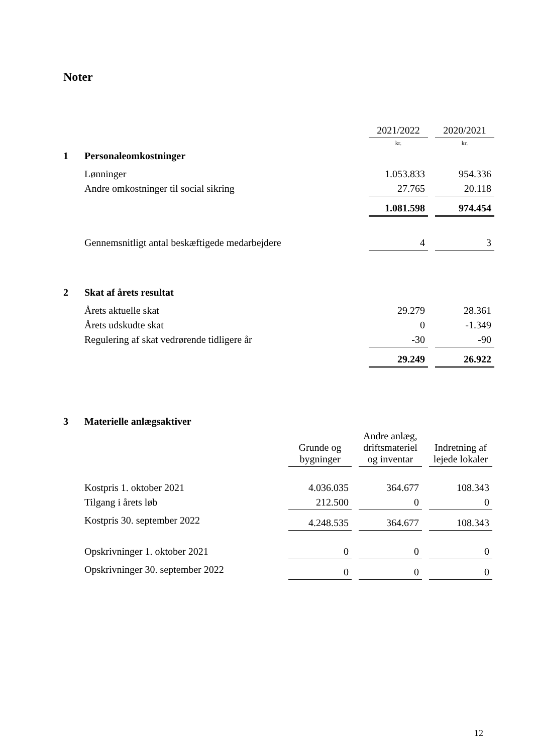Noter
| | | 2021/2022 | | 2020/2021 |
| | | kr. | | kr. |
| 1 | Personaleomkostninger | | | |
| | Lønninger | 1.053.833 | | 954.336 |
| | Andre omkostninger til social sikring | 27.765 | | 20.118 |
| | | 1.081.598 | | 974.454 |
| | Gennemsnitligt antal beskæftigede medarbejdere | 4 | | 3 |
| 2 | Skat af årets resultat | | | |
| | Årets aktuelle skat | 29.279 | | 28.361 |
| | Årets udskudte skat | 0 | | -1.349 |
| | Regulering af skat vedrørende tidligere år | -30 | | -90 |
| | | 29.249 | | 26.922 |
| 3 | Materielle anlægsaktiver | | | | | |
| | | Grunde og bygninger | | Andre anlæg, driftsmateriel og inventar | | Indretning af lejede lokaler |
| | Kostpris 1. oktober 2021 | 4.036.035 | | 364.677 | | 108.343 |
| | Tilgang i årets løb | 212.500 | | 0 | | 0 |
| | Kostpris 30. september 2022 | 4.248.535 | | 364.677 | | 108.343 |
| | Opskrivninger 1. oktober 2021 | 0 | | 0 | | 0 |
| | Opskrivninger 30. september 2022 | 0 | | 0 | | 0 |
12